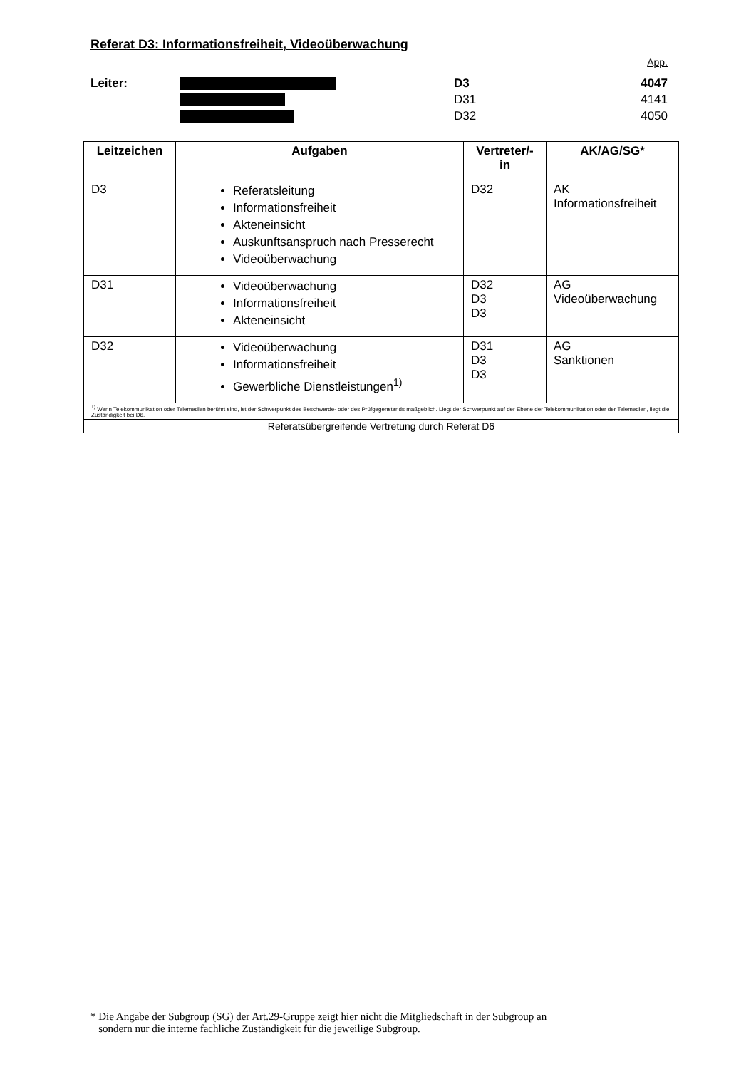Referat D3: Informationsfreiheit, Videoüberwachung
App.
| Leiter: | | D3 | 4047 |
| | | D31 | 4141 |
| | | D32 | 4050 |
| Leitzeichen | Aufgaben | Vertreter/-in | AK/AG/SG* |
| --- | --- | --- | --- |
| D3 | Referatsleitung Informationsfreiheit Akteneinsicht Auskunftsanspruch nach Presserecht Videoüberwachung | D32 | AK Informationsfreiheit |
| D31 | Videoüberwachung Informationsfreiheit Akteneinsicht | D32 D3 D3 | AG Videoüberwachung |
| D32 | Videoüberwachung Informationsfreiheit Gewerbliche Dienstleistungen<sup>1)</sup> | D31 D3 D3 | AG Sanktionen |
| <sup>1)</sup> Wenn Telekommunikation oder Telemedien berührt sind, ist der Schwerpunkt des Beschwerde- oder des Prüfgegenstands maßgeblich. Liegt der Schwerpunkt auf der Ebene der Telekommunikation oder der Telemedien, liegt die Zuständigkeit bei D6. | | | |
| Referatsübergreifende Vertretung durch Referat D6 | | | |
* Die Angabe der Subgroup (SG) der Art.29-Gruppe zeigt hier nicht die Mitgliedschaft in der Subgroup an
sondern nur die interne fachliche Zuständigkeit für die jeweilige Subgroup.